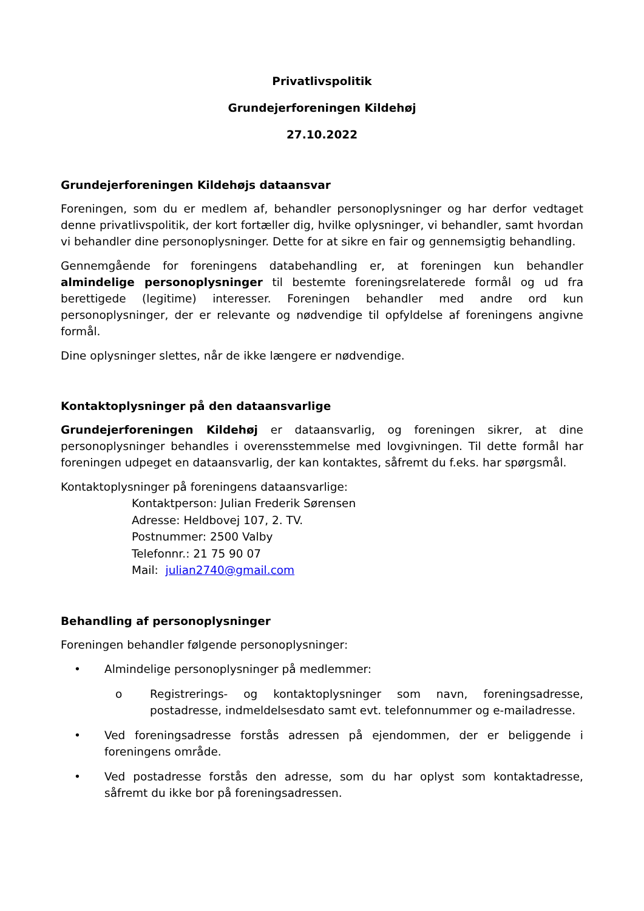Privatlivspolitik
Grundejerforeningen Kildehøj
27.10.2022
Grundejerforeningen Kildehøjs dataansvar
Foreningen, som du er medlem af, behandler personoplysninger og har derfor vedtaget denne privatlivspolitik, der kort fortæller dig, hvilke oplysninger, vi behandler, samt hvordan vi behandler dine personoplysninger. Dette for at sikre en fair og gennemsigtig behandling.
Gennemgående for foreningens databehandling er, at foreningen kun behandler almindelige personoplysninger til bestemte foreningsrelaterede formål og ud fra berettigede (legitime) interesser. Foreningen behandler med andre ord kun personoplysninger, der er relevante og nødvendige til opfyldelse af foreningens angivne formål.
Dine oplysninger slettes, når de ikke længere er nødvendige.
Kontaktoplysninger på den dataansvarlige
Grundejerforeningen Kildehøj er dataansvarlig, og foreningen sikrer, at dine personoplysninger behandles i overensstemmelse med lovgivningen. Til dette formål har foreningen udpeget en dataansvarlig, der kan kontaktes, såfremt du f.eks. har spørgsmål.
Kontaktoplysninger på foreningens dataansvarlige:
Kontaktperson: Julian Frederik Sørensen
Adresse: Heldbovej 107, 2. TV.
Postnummer: 2500 Valby
Telefonnr.: 21 75 90 07
Mail: julian2740@gmail.com
Behandling af personoplysninger
Foreningen behandler følgende personoplysninger:
• Almindelige personoplysninger på medlemmer:
o Registrerings- og kontaktoplysninger som navn, foreningsadresse, postadresse, indmeldelsesdato samt evt. telefonnummer og e-mailadresse.
• Ved foreningsadresse forstås adressen på ejendommen, der er beliggende i foreningens område.
• Ved postadresse forstås den adresse, som du har oplyst som kontaktadresse, såfremt du ikke bor på foreningsadressen.